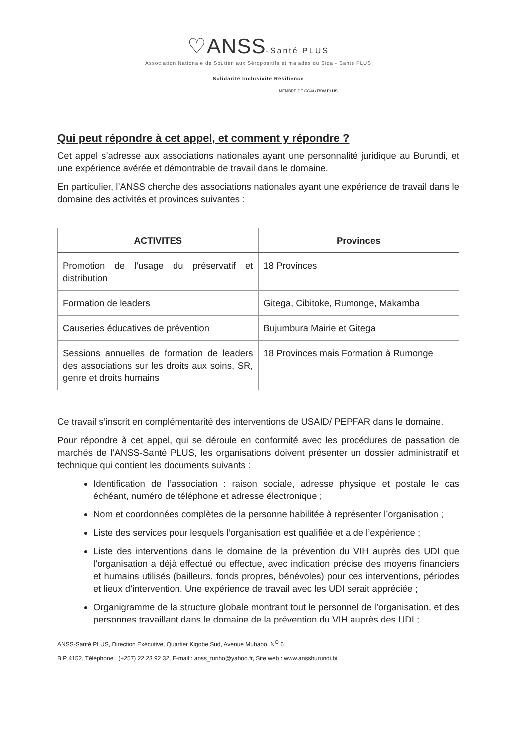♡ANSS-Santé PLUS
Association Nationale de Soutien aux Séropositifs et malades du Sida - Santé PLUS
Solidarité Inclusivité Résilience
MEMBRE DE COALITION PLUS
Qui peut répondre à cet appel, et comment y répondre ?
Cet appel s’adresse aux associations nationales ayant une personnalité juridique au Burundi, et une expérience avérée et démontrable de travail dans le domaine.
En particulier, l’ANSS cherche des associations nationales ayant une expérience de travail dans le domaine des activités et provinces suivantes :
| ACTIVITES | Provinces |
| --- | --- |
| Promotion de l’usage du préservatif et distribution | 18 Provinces |
| Formation de leaders | Gitega, Cibitoke, Rumonge, Makamba |
| Causeries éducatives de prévention | Bujumbura Mairie et Gitega |
| Sessions annuelles de formation de leaders des associations sur les droits aux soins, SR, genre et droits humains | 18 Provinces mais Formation à Rumonge |
Ce travail s’inscrit en complémentarité des interventions de USAID/ PEPFAR dans le domaine.
Pour répondre à cet appel, qui se déroule en conformité avec les procédures de passation de marchés de l’ANSS-Santé PLUS, les organisations doivent présenter un dossier administratif et technique qui contient les documents suivants :
Identification de l’association : raison sociale, adresse physique et postale le cas échéant, numéro de téléphone et adresse électronique ;
Nom et coordonnées complètes de la personne habilitée à représenter l’organisation ;
Liste des services pour lesquels l’organisation est qualifiée et a de l’expérience ;
Liste des interventions dans le domaine de la prévention du VIH auprès des UDI que l’organisation a déjà effectué ou effectue, avec indication précise des moyens financiers et humains utilisés (bailleurs, fonds propres, bénévoles) pour ces interventions, périodes et lieux d’intervention. Une expérience de travail avec les UDI serait appréciée ;
Organigramme de la structure globale montrant tout le personnel de l’organisation, et des personnes travaillant dans le domaine de la prévention du VIH auprès des UDI ;
ANSS-Santé PLUS, Direction Exécutive, Quartier Kigobe Sud, Avenue Muhabo, N<sup>O</sup> 6
B.P 4152, Téléphone : (+257) 22 23 92 32, E-mail : anss_turiho@yahoo.fr, Site web : www.anssburundi.bi